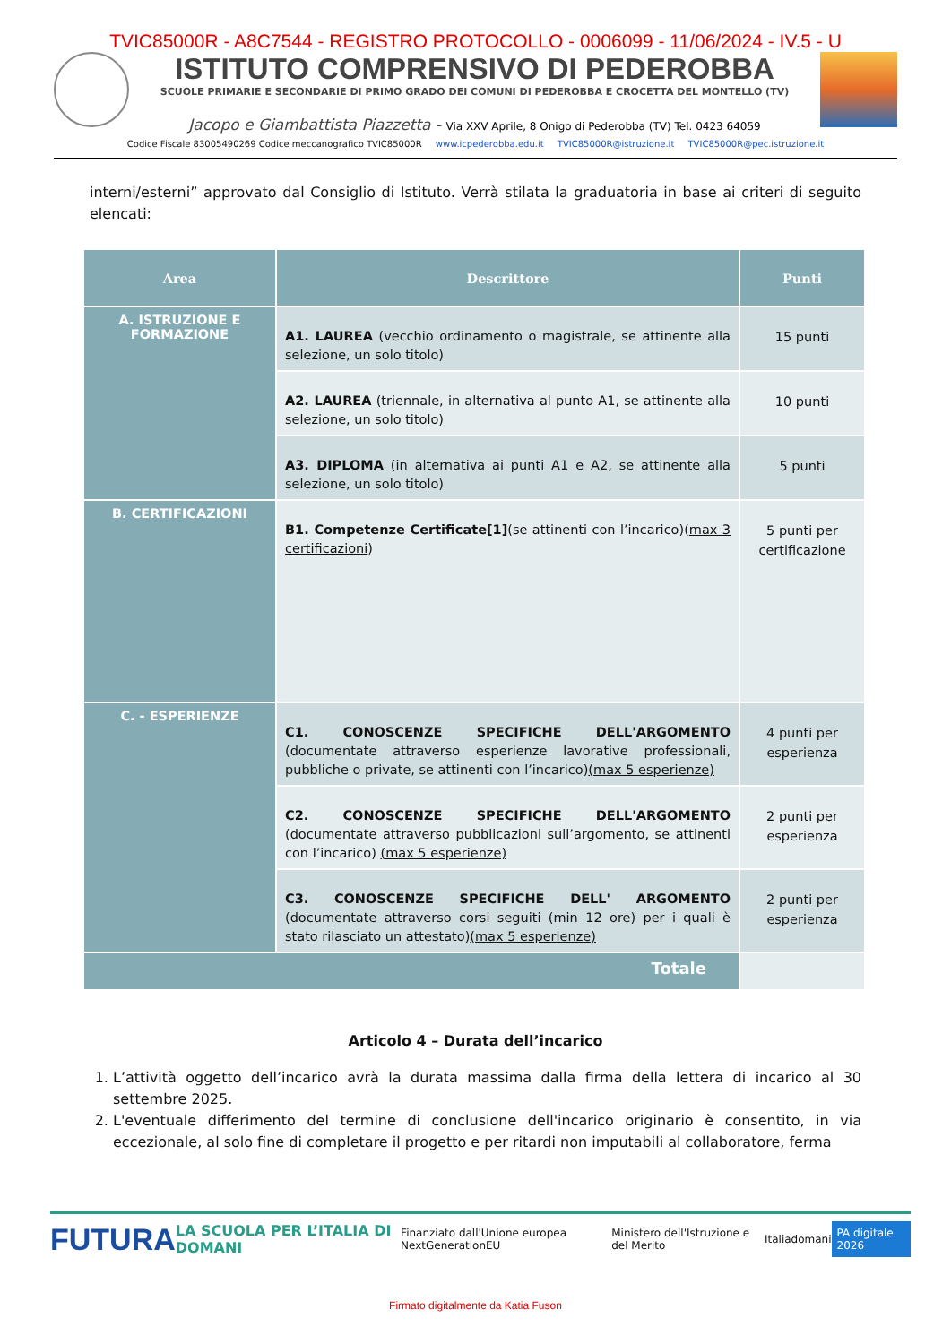TVIC85000R - A8C7544 - REGISTRO PROTOCOLLO - 0006099 - 11/06/2024 - IV.5 - U
ISTITUTO COMPRENSIVO DI PEDEROBBA
SCUOLE PRIMARIE E SECONDARIE DI PRIMO GRADO DEI COMUNI DI PEDEROBBA E CROCETTA DEL MONTELLO (TV)
Jacopo e Giambattista Piazzetta - Via XXV Aprile, 8 Onigo di Pederobba (TV) Tel. 0423 64059
Codice Fiscale 83005490269 Codice meccanografico TVIC85000R www.icpederobba.edu.it TVIC85000R@istruzione.it TVIC85000R@pec.istruzione.it
interni/esterni” approvato dal Consiglio di Istituto. Verrà stilata la graduatoria in base ai criteri di seguito elencati:
| Area | Descrittore | Punti |
| --- | --- | --- |
| A. ISTRUZIONE E FORMAZIONE | A1. LAUREA (vecchio ordinamento o magistrale, se attinente alla selezione, un solo titolo) | 15 punti |
| | A2. LAUREA (triennale, in alternativa al punto A1, se attinente alla selezione, un solo titolo) | 10 punti |
| | A3. DIPLOMA (in alternativa ai punti A1 e A2, se attinente alla selezione, un solo titolo) | 5 punti |
| B. CERTIFICAZIONI | B1. Competenze Certificate[1] (se attinenti con l’incarico)( max 3 certificazioni ) | 5 punti per certificazione |
| C. - ESPERIENZE | C1. CONOSCENZE SPECIFICHE DELL'ARGOMENTO (documentate attraverso esperienze lavorative professionali, pubbliche o private, se attinenti con l’incarico) (max 5 esperienze) | 4 punti per esperienza |
| | C2. CONOSCENZE SPECIFICHE DELL'ARGOMENTO (documentate attraverso pubblicazioni sull’argomento, se attinenti con l’incarico) (max 5 esperienze) | 2 punti per esperienza |
| | C3. CONOSCENZE SPECIFICHE DELL' ARGOMENTO (documentate attraverso corsi seguiti (min 12 ore) per i quali è stato rilasciato un attestato) (max 5 esperienze) | 2 punti per esperienza |
| Totale | | |
Articolo 4 – Durata dell’incarico
1. L’attività oggetto dell’incarico avrà la durata massima dalla firma della lettera di incarico al 30 settembre 2025.
2. L'eventuale differimento del termine di conclusione dell'incarico originario è consentito, in via eccezionale, al solo fine di completare il progetto e per ritardi non imputabili al collaboratore, ferma
FUTURA LA SCUOLA PER L’ITALIA DI DOMANI Finanziato dall'Unione europea NextGenerationEU Ministero dell'Istruzione e del Merito Italiadomani PA digitale 2026
Firmato digitalmente da Katia Fuson